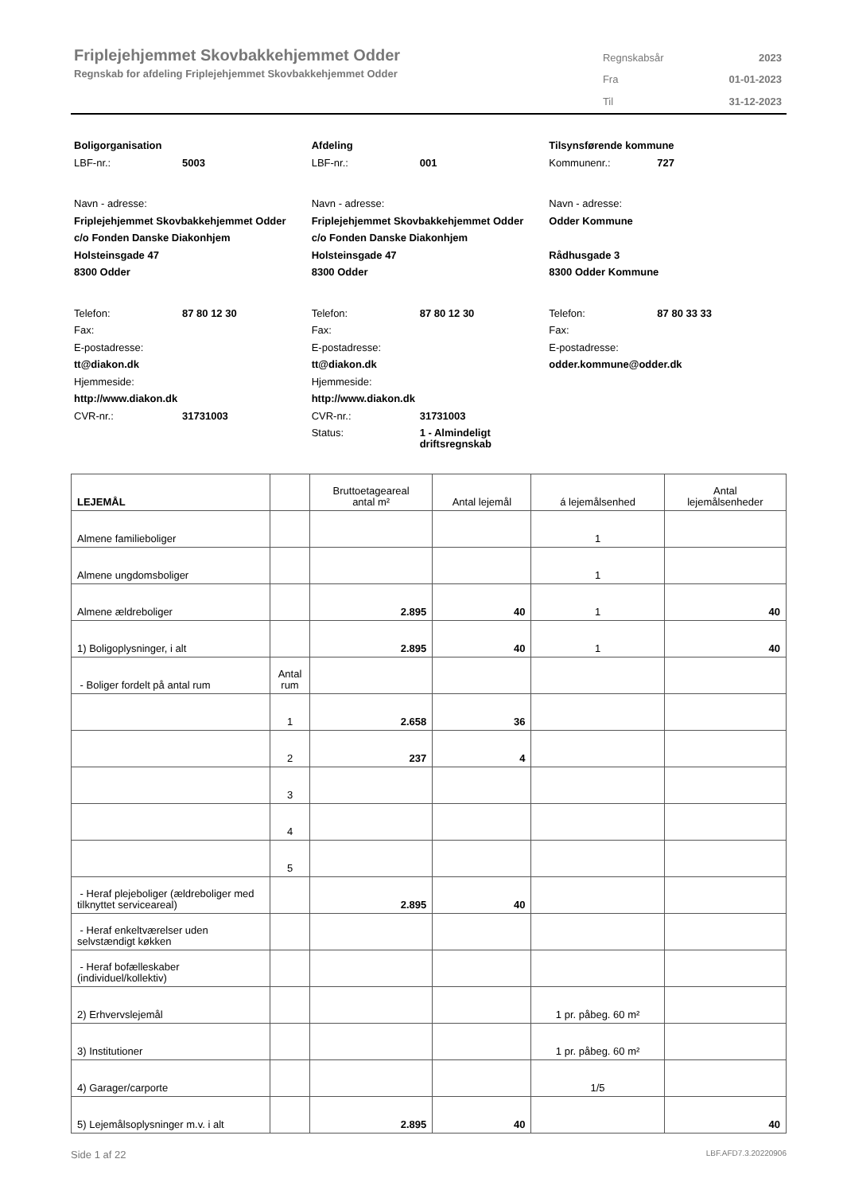Friplejehjemmet Skovbakkehjemmet Odder
Regnskab for afdeling Friplejehjemmet Skovbakkehjemmet Odder
| Regnskabsår | 2023 |
| Fra | 01-01-2023 |
| Til | 31-12-2023 |
Boligorganisation
LBF-nr.: 5003
Navn - adresse:
Friplejehjemmet Skovbakkehjemmet Odder
c/o Fonden Danske Diakonhjem
Holsteinsgade 47
8300 Odder
Telefon: 87 80 12 30
Fax:
E-postadresse:
tt@diakon.dk
Hjemmeside:
http://www.diakon.dk
CVR-nr.: 31731003
Afdeling
LBF-nr.: 001
Navn - adresse:
Friplejehjemmet Skovbakkehjemmet Odder
c/o Fonden Danske Diakonhjem
Holsteinsgade 47
8300 Odder
Telefon: 87 80 12 30
Fax:
E-postadresse:
tt@diakon.dk
Hjemmeside:
http://www.diakon.dk
CVR-nr.: 31731003
Status: 1 - Almindeligt
driftsregnskab
Tilsynsførende kommune
Kommunenr.: 727
Navn - adresse:
Odder Kommune
Rådhusgade 3
8300 Odder Kommune
Telefon: 87 80 33 33
Fax:
E-postadresse:
odder.kommune@odder.dk
| LEJEMÅL | | Bruttoetageareal antal m² | Antal lejemål | á lejemålsenhed | Antal lejemålsenheder |
| --- | --- | --- | --- | --- | --- |
| Almene familieboliger | | | | 1 | |
| Almene ungdomsboliger | | | | 1 | |
| Almene ældreboliger | | 2.895 | 40 | 1 | 40 |
| 1) Boligoplysninger, i alt | | 2.895 | 40 | 1 | 40 |
| - Boliger fordelt på antal rum | Antal rum | | | | |
| | 1 | 2.658 | 36 | | |
| | 2 | 237 | 4 | | |
| | 3 | | | | |
| | 4 | | | | |
| | 5 | | | | |
| - Heraf plejeboliger (ældreboliger med tilknyttet serviceareal) | | 2.895 | 40 | | |
| - Heraf enkeltværelser uden selvstændigt køkken | | | | | |
| - Heraf bofælleskaber (individuel/kollektiv) | | | | | |
| 2) Erhvervslejemål | | | | 1 pr. påbeg. 60 m² | |
| 3) Institutioner | | | | 1 pr. påbeg. 60 m² | |
| 4) Garager/carporte | | | | 1/5 | |
| 5) Lejemålsoplysninger m.v. i alt | | 2.895 | 40 | | 40 |
Side 1 af 22 LBF.AFD7.3.20220906